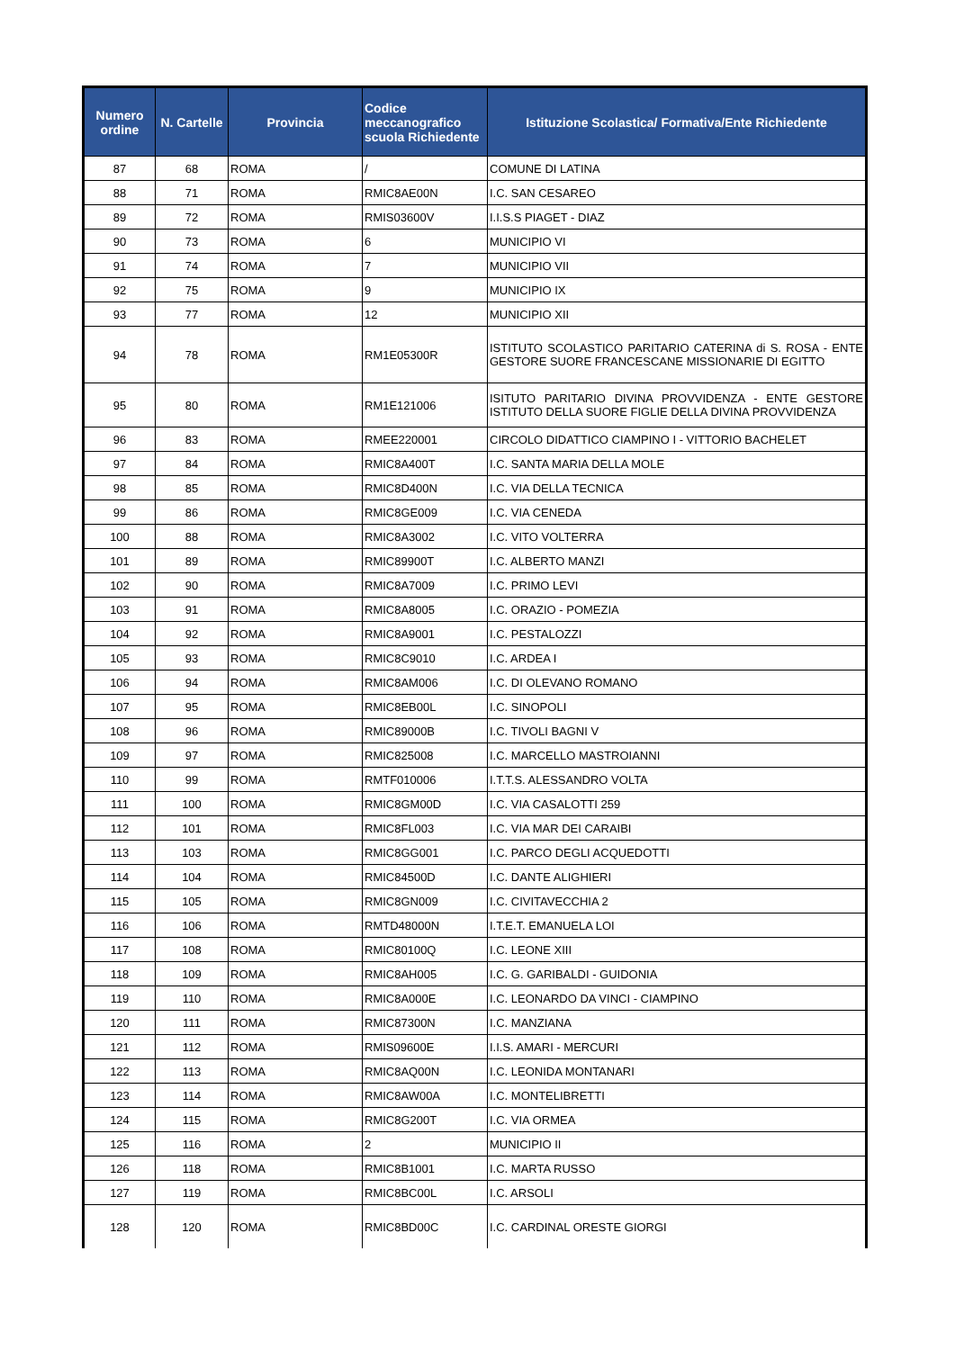| Numero ordine | N. Cartelle | Provincia | Codice meccanografico scuola Richiedente | Istituzione Scolastica/ Formativa/Ente Richiedente |
| --- | --- | --- | --- | --- |
| 87 | 68 | ROMA | / | COMUNE DI LATINA |
| 88 | 71 | ROMA | RMIC8AE00N | I.C. SAN CESAREO |
| 89 | 72 | ROMA | RMIS03600V | I.I.S.S PIAGET - DIAZ |
| 90 | 73 | ROMA | 6 | MUNICIPIO VI |
| 91 | 74 | ROMA | 7 | MUNICIPIO VII |
| 92 | 75 | ROMA | 9 | MUNICIPIO IX |
| 93 | 77 | ROMA | 12 | MUNICIPIO XII |
| 94 | 78 | ROMA | RM1E05300R | ISTITUTO SCOLASTICO PARITARIO CATERINA di S. ROSA - ENTE GESTORE SUORE FRANCESCANE MISSIONARIE DI EGITTO |
| 95 | 80 | ROMA | RM1E121006 | ISITUTO PARITARIO DIVINA PROVVIDENZA - ENTE GESTORE ISTITUTO DELLA SUORE FIGLIE DELLA DIVINA PROVVIDENZA |
| 96 | 83 | ROMA | RMEE220001 | CIRCOLO DIDATTICO CIAMPINO I - VITTORIO BACHELET |
| 97 | 84 | ROMA | RMIC8A400T | I.C. SANTA MARIA DELLA MOLE |
| 98 | 85 | ROMA | RMIC8D400N | I.C. VIA DELLA TECNICA |
| 99 | 86 | ROMA | RMIC8GE009 | I.C. VIA CENEDA |
| 100 | 88 | ROMA | RMIC8A3002 | I.C. VITO VOLTERRA |
| 101 | 89 | ROMA | RMIC89900T | I.C. ALBERTO MANZI |
| 102 | 90 | ROMA | RMIC8A7009 | I.C. PRIMO LEVI |
| 103 | 91 | ROMA | RMIC8A8005 | I.C. ORAZIO - POMEZIA |
| 104 | 92 | ROMA | RMIC8A9001 | I.C. PESTALOZZI |
| 105 | 93 | ROMA | RMIC8C9010 | I.C. ARDEA I |
| 106 | 94 | ROMA | RMIC8AM006 | I.C. DI OLEVANO ROMANO |
| 107 | 95 | ROMA | RMIC8EB00L | I.C. SINOPOLI |
| 108 | 96 | ROMA | RMIC89000B | I.C. TIVOLI BAGNI V |
| 109 | 97 | ROMA | RMIC825008 | I.C. MARCELLO MASTROIANNI |
| 110 | 99 | ROMA | RMTF010006 | I.T.T.S. ALESSANDRO VOLTA |
| 111 | 100 | ROMA | RMIC8GM00D | I.C. VIA CASALOTTI 259 |
| 112 | 101 | ROMA | RMIC8FL003 | I.C. VIA MAR DEI CARAIBI |
| 113 | 103 | ROMA | RMIC8GG001 | I.C. PARCO DEGLI ACQUEDOTTI |
| 114 | 104 | ROMA | RMIC84500D | I.C. DANTE ALIGHIERI |
| 115 | 105 | ROMA | RMIC8GN009 | I.C. CIVITAVECCHIA 2 |
| 116 | 106 | ROMA | RMTD48000N | I.T.E.T. EMANUELA LOI |
| 117 | 108 | ROMA | RMIC80100Q | I.C. LEONE XIII |
| 118 | 109 | ROMA | RMIC8AH005 | I.C. G. GARIBALDI - GUIDONIA |
| 119 | 110 | ROMA | RMIC8A000E | I.C. LEONARDO DA VINCI - CIAMPINO |
| 120 | 111 | ROMA | RMIC87300N | I.C. MANZIANA |
| 121 | 112 | ROMA | RMIS09600E | I.I.S. AMARI - MERCURI |
| 122 | 113 | ROMA | RMIC8AQ00N | I.C. LEONIDA MONTANARI |
| 123 | 114 | ROMA | RMIC8AW00A | I.C. MONTELIBRETTI |
| 124 | 115 | ROMA | RMIC8G200T | I.C. VIA ORMEA |
| 125 | 116 | ROMA | 2 | MUNICIPIO II |
| 126 | 118 | ROMA | RMIC8B1001 | I.C. MARTA RUSSO |
| 127 | 119 | ROMA | RMIC8BC00L | I.C. ARSOLI |
| 128 | 120 | ROMA | RMIC8BD00C | I.C. CARDINAL ORESTE GIORGI |